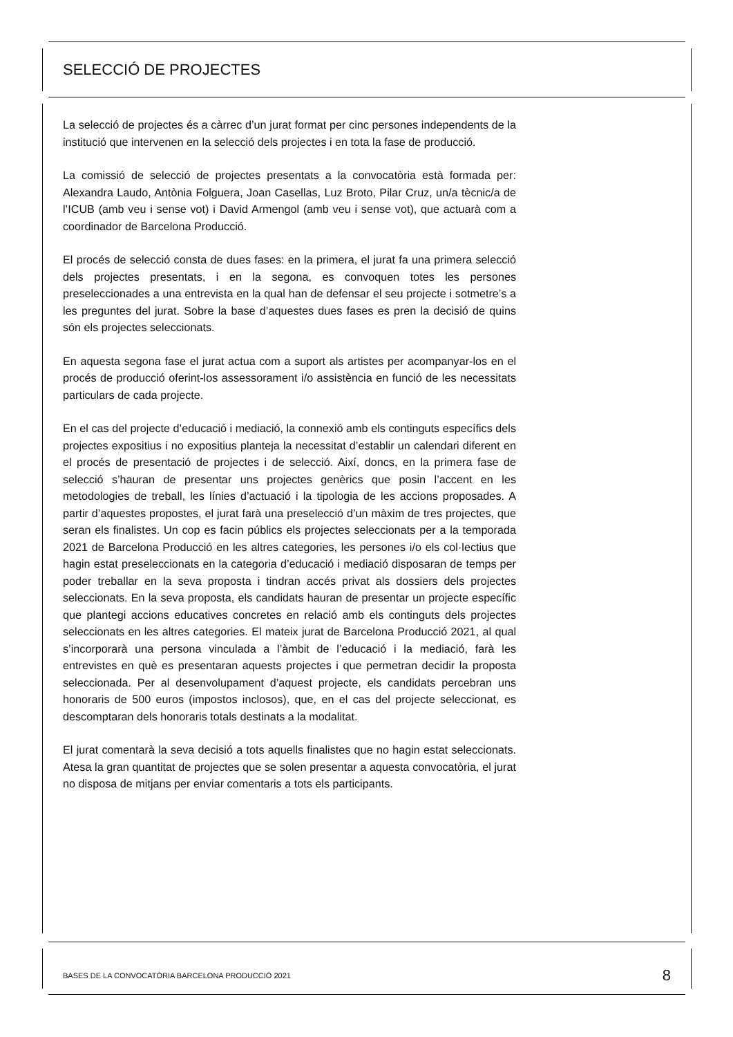SELECCIÓ DE PROJECTES
La selecció de projectes és a càrrec d’un jurat format per cinc persones independents de la institució que intervenen en la selecció dels projectes i en tota la fase de producció.
La comissió de selecció de projectes presentats a la convocatòria està formada per: Alexandra Laudo, Antònia Folguera, Joan Casellas, Luz Broto, Pilar Cruz, un/a tècnic/a de l’ICUB (amb veu i sense vot) i David Armengol (amb veu i sense vot), que actuarà com a coordinador de Barcelona Producció.
El procés de selecció consta de dues fases: en la primera, el jurat fa una primera selecció dels projectes presentats, i en la segona, es convoquen totes les persones preseleccionades a una entrevista en la qual han de defensar el seu projecte i sotmetre’s a les preguntes del jurat. Sobre la base d’aquestes dues fases es pren la decisió de quins són els projectes seleccionats.
En aquesta segona fase el jurat actua com a suport als artistes per acompanyar-los en el procés de producció oferint-los assessorament i/o assistència en funció de les necessitats particulars de cada projecte.
En el cas del projecte d’educació i mediació, la connexió amb els continguts específics dels projectes expositius i no expositius planteja la necessitat d’establir un calendari diferent en el procés de presentació de projectes i de selecció. Així, doncs, en la primera fase de selecció s’hauran de presentar uns projectes genèrics que posin l’accent en les metodologies de treball, les línies d’actuació i la tipologia de les accions proposades. A partir d’aquestes propostes, el jurat farà una preselecció d’un màxim de tres projectes, que seran els finalistes. Un cop es facin públics els projectes seleccionats per a la temporada 2021 de Barcelona Producció en les altres categories, les persones i/o els col·lectius que hagin estat preseleccionats en la categoria d’educació i mediació disposaran de temps per poder treballar en la seva proposta i tindran accés privat als dossiers dels projectes seleccionats. En la seva proposta, els candidats hauran de presentar un projecte específic que plantegi accions educatives concretes en relació amb els continguts dels projectes seleccionats en les altres categories. El mateix jurat de Barcelona Producció 2021, al qual s’incorporarà una persona vinculada a l’àmbit de l’educació i la mediació, farà les entrevistes en què es presentaran aquests projectes i que permetran decidir la proposta seleccionada. Per al desenvolupament d’aquest projecte, els candidats percebran uns honoraris de 500 euros (impostos inclosos), que, en el cas del projecte seleccionat, es descomptaran dels honoraris totals destinats a la modalitat.
El jurat comentarà la seva decisió a tots aquells finalistes que no hagin estat seleccionats. Atesa la gran quantitat de projectes que se solen presentar a aquesta convocatòria, el jurat no disposa de mitjans per enviar comentaris a tots els participants.
BASES DE LA CONVOCATÒRIA BARCELONA PRODUCCIÓ 2021 8